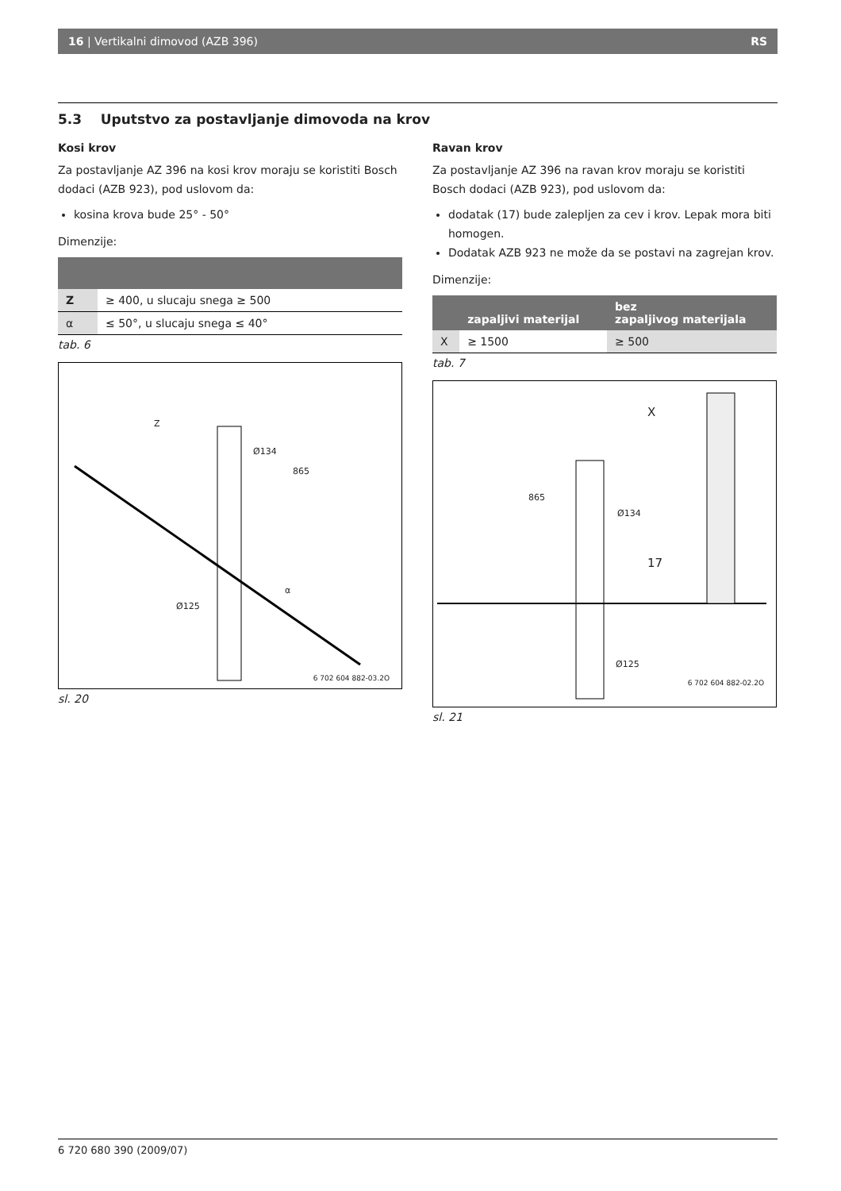16 | Vertikalni dimovod (AZB 396) RS
5.3 Uputstvo za postavljanje dimovoda na krov
Kosi krov
Za postavljanje AZ 396 na kosi krov moraju se koristiti Bosch dodaci (AZB 923), pod uslovom da:
kosina krova bude 25° - 50°
Dimenzije:
| Z | ≥ 400, u slucaju snega ≥ 500 |
| α | ≤ 50°, u slucaju snega ≤ 40° |
tab. 6
Z
Ø134
865
α
Ø125
6 702 604 882-03.2O
sl. 20
Ravan krov
Za postavljanje AZ 396 na ravan krov moraju se koristiti Bosch dodaci (AZB 923), pod uslovom da:
dodatak (17) bude zalepljen za cev i krov. Lepak mora biti homogen.
Dodatak AZB 923 ne može da se postavi na zagrejan krov.
Dimenzije:
| | zapaljivi materijal | bez zapaljivog materijala |
| --- | --- | --- |
| X | ≥ 1500 | ≥ 500 |
tab. 7
X
865
Ø134
17
Ø125
6 702 604 882-02.2O
sl. 21
6 720 680 390 (2009/07)